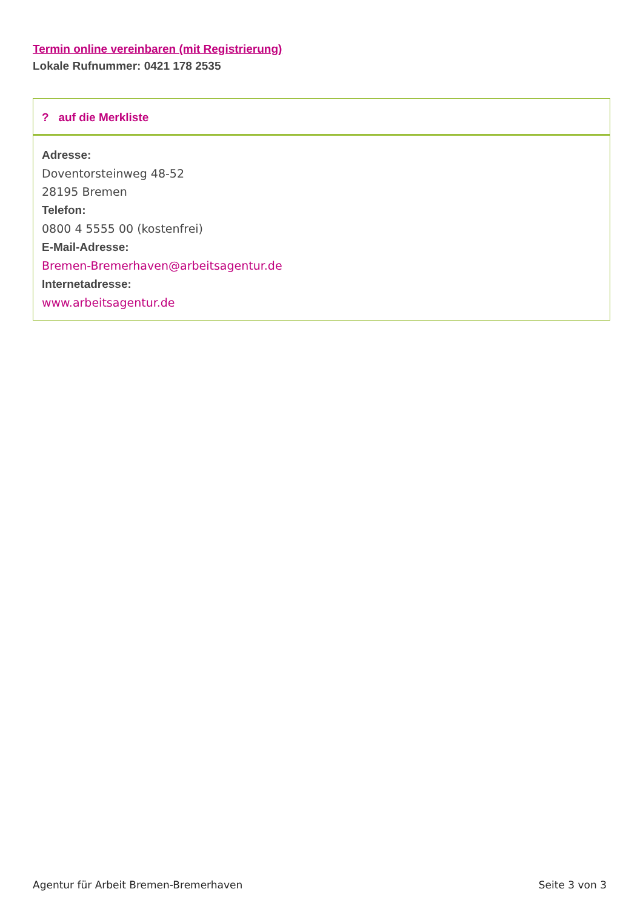Termin online vereinbaren (mit Registrierung)
Lokale Rufnummer: 0421 178 2535
? auf die Merkliste
Adresse:
Doventorsteinweg 48-52
28195 Bremen
Telefon:
0800 4 5555 00 (kostenfrei)
E-Mail-Adresse:
Bremen-Bremerhaven@arbeitsagentur.de
Internetadresse:
www.arbeitsagentur.de
Agentur für Arbeit Bremen-Bremerhaven Seite 3 von 3